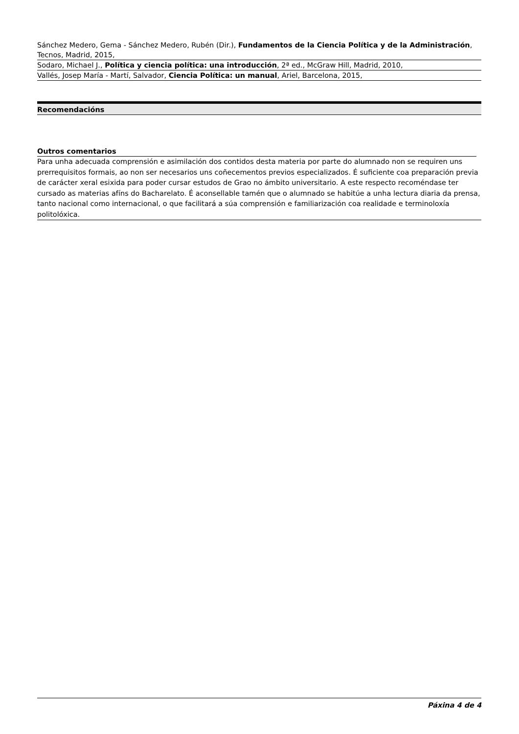Sánchez Medero, Gema - Sánchez Medero, Rubén (Dir.), Fundamentos de la Ciencia Política y de la Administración, Tecnos, Madrid, 2015,
Sodaro, Michael J., Política y ciencia política: una introducción, 2ª ed., McGraw Hill, Madrid, 2010,
Vallés, Josep María - Martí, Salvador, Ciencia Política: un manual, Ariel, Barcelona, 2015,
Recomendacións
Outros comentarios
Para unha adecuada comprensión e asimilación dos contidos desta materia por parte do alumnado non se requiren uns prerrequisitos formais, ao non ser necesarios uns coñecementos previos especializados. É suficiente coa preparación previa de carácter xeral esixida para poder cursar estudos de Grao no ámbito universitario. A este respecto recoméndase ter cursado as materias afíns do Bacharelato. É aconsellable tamén que o alumnado se habitúe a unha lectura diaria da prensa, tanto nacional como internacional, o que facilitará a súa comprensión e familiarización coa realidade e terminoloxía politolóxica.
Páxina 4 de 4